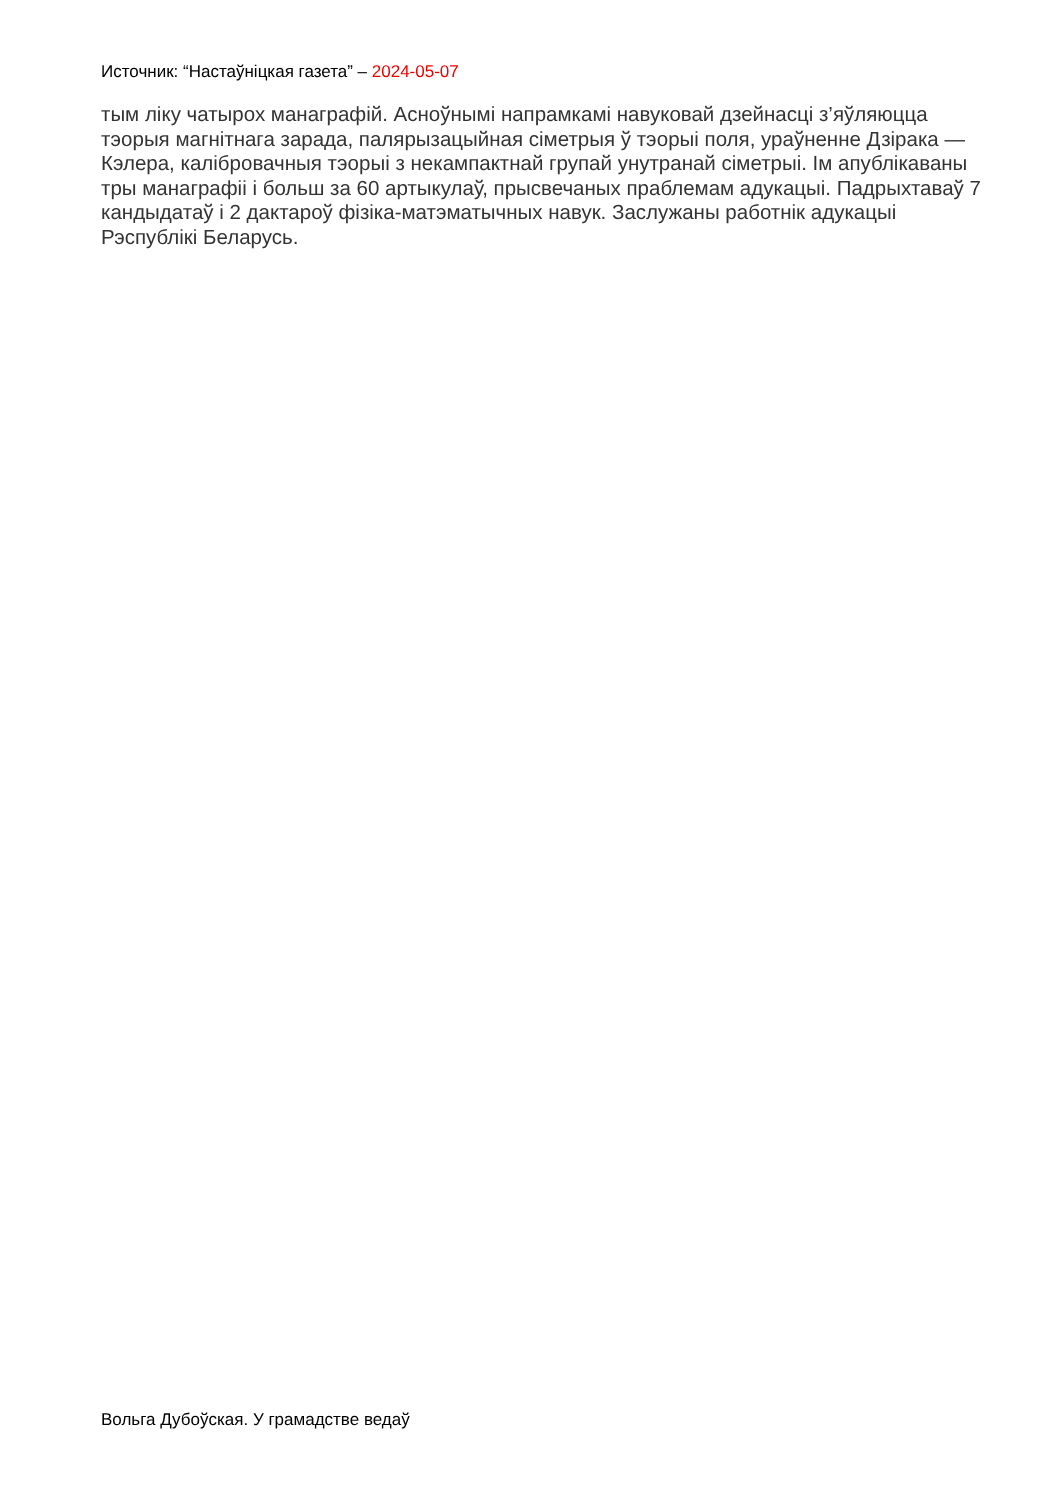Источник: “Настаўніцкая газета” – 2024-05-07
тым ліку чатырох манаграфій. Асноўнымі напрамкамі навуковай дзейнасці з’яўляюцца тэорыя магнітнага зарада, палярызацыйная сіметрыя ў тэорыі поля, ураўненне Дзірака — Кэлера, калібровачныя тэорыі з некампактнай групай унутранай сіметрыі. Ім апублікаваны тры манаграфіі і больш за 60 артыкулаў, прысвечаных праблемам адукацыі. Падрыхтаваў 7 кандыдатаў і 2 дактароў фізіка-матэматычных навук. Заслужаны работнік адукацыі Рэспублікі Беларусь.
Вольга Дубоўская. У грамадстве ведаў